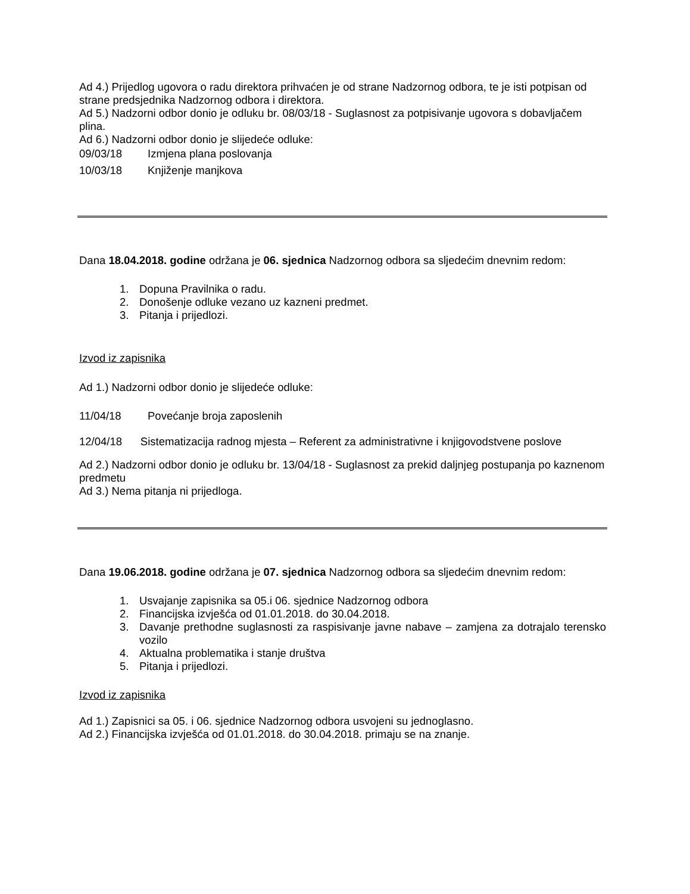Ad 4.) Prijedlog ugovora o radu direktora prihvaćen je od strane Nadzornog odbora, te je isti potpisan od strane predsjednika Nadzornog odbora i direktora.
Ad 5.) Nadzorni odbor donio je odluku br. 08/03/18 - Suglasnost za potpisivanje ugovora s dobavljačem plina.
Ad 6.) Nadzorni odbor donio je slijedeće odluke:
09/03/18 Izmjena plana poslovanja
10/03/18 Knjiženje manjkova
Dana 18.04.2018. godine održana je 06. sjednica Nadzornog odbora sa sljedećim dnevnim redom:
1. Dopuna Pravilnika o radu.
2. Donošenje odluke vezano uz kazneni predmet.
3. Pitanja i prijedlozi.
Izvod iz zapisnika
Ad 1.) Nadzorni odbor donio je slijedeće odluke:
11/04/18 Povećanje broja zaposlenih
12/04/18 Sistematizacija radnog mjesta – Referent za administrativne i knjigovodstvene poslove
Ad 2.) Nadzorni odbor donio je odluku br. 13/04/18 - Suglasnost za prekid daljnjeg postupanja po kaznenom predmetu
Ad 3.) Nema pitanja ni prijedloga.
Dana 19.06.2018. godine održana je 07. sjednica Nadzornog odbora sa sljedećim dnevnim redom:
1. Usvajanje zapisnika sa 05.i 06. sjednice Nadzornog odbora
2. Financijska izvješća od 01.01.2018. do 30.04.2018.
3. Davanje prethodne suglasnosti za raspisivanje javne nabave – zamjena za dotrajalo terensko vozilo
4. Aktualna problematika i stanje društva
5. Pitanja i prijedlozi.
Izvod iz zapisnika
Ad 1.) Zapisnici sa 05. i 06. sjednice Nadzornog odbora usvojeni su jednoglasno.
Ad 2.) Financijska izvješća od 01.01.2018. do 30.04.2018. primaju se na znanje.